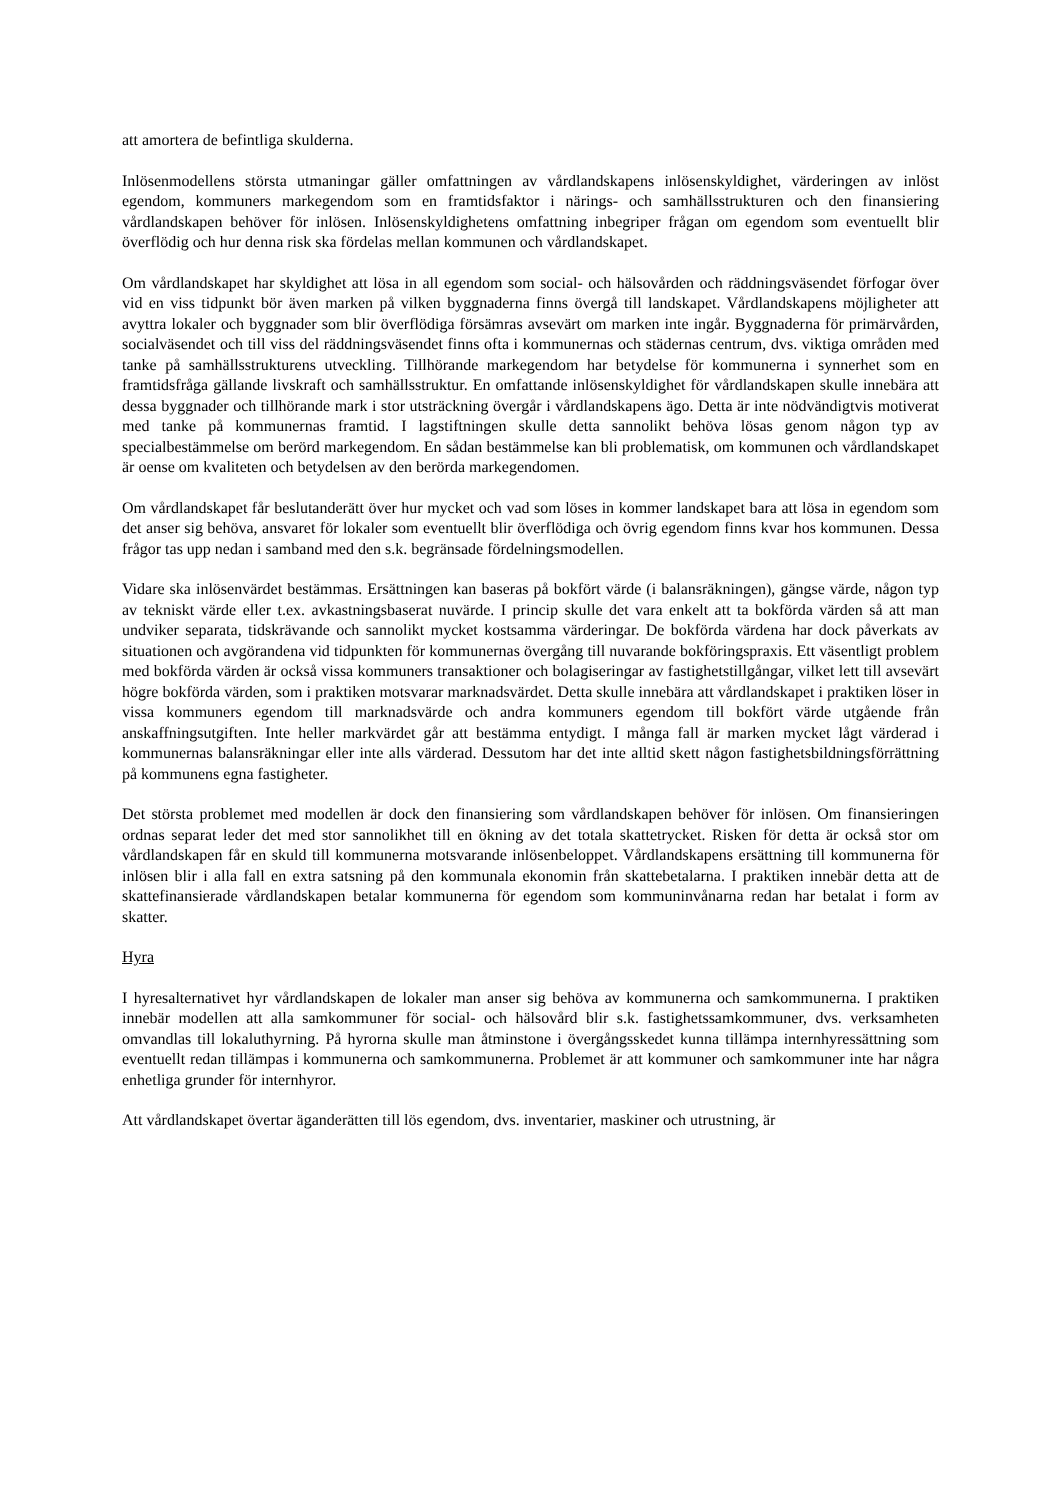att amortera de befintliga skulderna.
Inlösenmodellens största utmaningar gäller omfattningen av vårdlandskapens inlösenskyldighet, värderingen av inlöst egendom, kommuners markegendom som en framtidsfaktor i närings- och samhällsstrukturen och den finansiering vårdlandskapen behöver för inlösen. Inlösenskyldighetens omfattning inbegriper frågan om egendom som eventuellt blir överflödig och hur denna risk ska fördelas mellan kommunen och vårdlandskapet.
Om vårdlandskapet har skyldighet att lösa in all egendom som social- och hälsovården och räddningsväsendet förfogar över vid en viss tidpunkt bör även marken på vilken byggnaderna finns övergå till landskapet. Vårdlandskapens möjligheter att avyttra lokaler och byggnader som blir överflödiga försämras avsevärt om marken inte ingår. Byggnaderna för primärvården, socialväsendet och till viss del räddningsväsendet finns ofta i kommunernas och städernas centrum, dvs. viktiga områden med tanke på samhällsstrukturens utveckling. Tillhörande markegendom har betydelse för kommunerna i synnerhet som en framtidsfråga gällande livskraft och samhällsstruktur. En omfattande inlösenskyldighet för vårdlandskapen skulle innebära att dessa byggnader och tillhörande mark i stor utsträckning övergår i vårdlandskapens ägo. Detta är inte nödvändigtvis motiverat med tanke på kommunernas framtid. I lagstiftningen skulle detta sannolikt behöva lösas genom någon typ av specialbestämmelse om berörd markegendom. En sådan bestämmelse kan bli problematisk, om kommunen och vårdlandskapet är oense om kvaliteten och betydelsen av den berörda markegendomen.
Om vårdlandskapet får beslutanderätt över hur mycket och vad som löses in kommer landskapet bara att lösa in egendom som det anser sig behöva, ansvaret för lokaler som eventuellt blir överflödiga och övrig egendom finns kvar hos kommunen. Dessa frågor tas upp nedan i samband med den s.k. begränsade fördelningsmodellen.
Vidare ska inlösenvärdet bestämmas. Ersättningen kan baseras på bokfört värde (i balansräkningen), gängse värde, någon typ av tekniskt värde eller t.ex. avkastningsbaserat nuvärde. I princip skulle det vara enkelt att ta bokförda värden så att man undviker separata, tidskrävande och sannolikt mycket kostsamma värderingar. De bokförda värdena har dock påverkats av situationen och avgörandena vid tidpunkten för kommunernas övergång till nuvarande bokföringspraxis. Ett väsentligt problem med bokförda värden är också vissa kommuners transaktioner och bolagiseringar av fastighetstillgångar, vilket lett till avsevärt högre bokförda värden, som i praktiken motsvarar marknadsvärdet. Detta skulle innebära att vårdlandskapet i praktiken löser in vissa kommuners egendom till marknadsvärde och andra kommuners egendom till bokfört värde utgående från anskaffningsutgiften. Inte heller markvärdet går att bestämma entydigt. I många fall är marken mycket lågt värderad i kommunernas balansräkningar eller inte alls värderad. Dessutom har det inte alltid skett någon fastighetsbildningsförrättning på kommunens egna fastigheter.
Det största problemet med modellen är dock den finansiering som vårdlandskapen behöver för inlösen. Om finansieringen ordnas separat leder det med stor sannolikhet till en ökning av det totala skattetrycket. Risken för detta är också stor om vårdlandskapen får en skuld till kommunerna motsvarande inlösenbeloppet. Vårdlandskapens ersättning till kommunerna för inlösen blir i alla fall en extra satsning på den kommunala ekonomin från skattebetalarna. I praktiken innebär detta att de skattefinansierade vårdlandskapen betalar kommunerna för egendom som kommuninvånarna redan har betalat i form av skatter.
Hyra
I hyresalternativet hyr vårdlandskapen de lokaler man anser sig behöva av kommunerna och samkommunerna. I praktiken innebär modellen att alla samkommuner för social- och hälsovård blir s.k. fastighetssamkommuner, dvs. verksamheten omvandlas till lokaluthyrning. På hyrorna skulle man åtminstone i övergångsskedet kunna tillämpa internhyressättning som eventuellt redan tillämpas i kommunerna och samkommunerna. Problemet är att kommuner och samkommuner inte har några enhetliga grunder för internhyror.
Att vårdlandskapet övertar äganderätten till lös egendom, dvs. inventarier, maskiner och utrustning, är